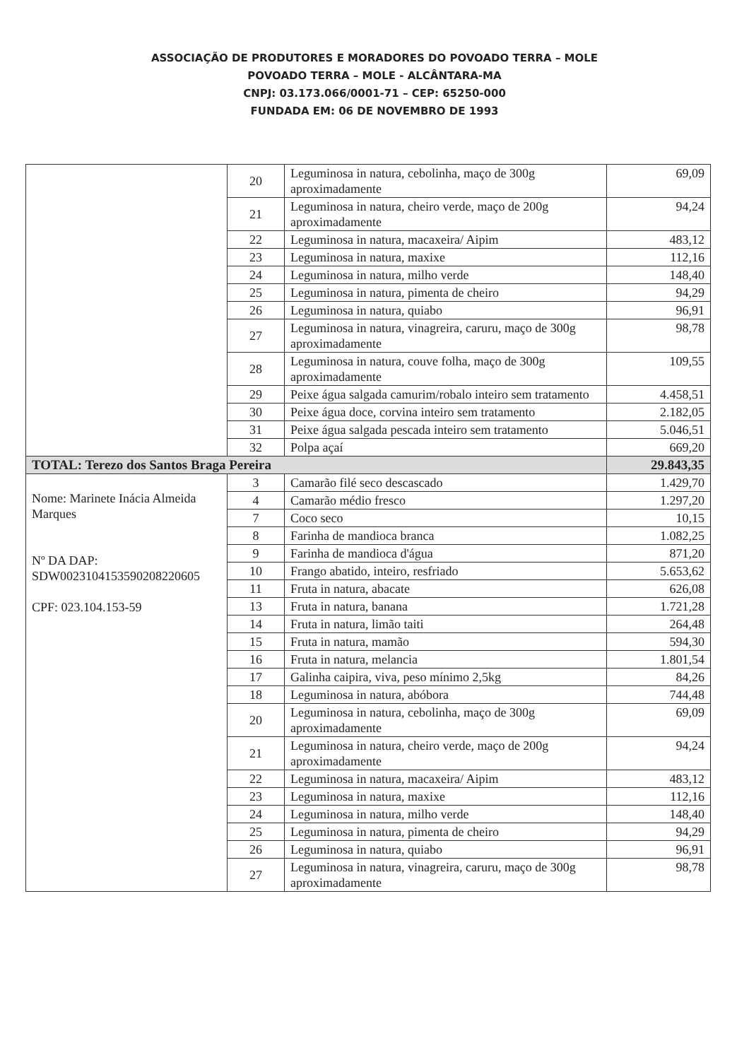ASSOCIAÇÃO DE PRODUTORES E MORADORES DO POVOADO TERRA – MOLE
POVOADO TERRA – MOLE - ALCÂNTARA-MA
CNPJ: 03.173.066/0001-71 – CEP: 65250-000
FUNDADA EM: 06 DE NOVEMBRO DE 1993
| | 20 | Leguminosa in natura, cebolinha, maço de 300g aproximadamente | 69,09 |
| | 21 | Leguminosa in natura, cheiro verde, maço de 200g aproximadamente | 94,24 |
| | 22 | Leguminosa in natura, macaxeira/ Aipim | 483,12 |
| | 23 | Leguminosa in natura, maxixe | 112,16 |
| | 24 | Leguminosa in natura, milho verde | 148,40 |
| | 25 | Leguminosa in natura, pimenta de cheiro | 94,29 |
| | 26 | Leguminosa in natura, quiabo | 96,91 |
| | 27 | Leguminosa in natura, vinagreira, caruru, maço de 300g aproximadamente | 98,78 |
| | 28 | Leguminosa in natura, couve folha, maço de 300g aproximadamente | 109,55 |
| | 29 | Peixe água salgada camurim/robalo inteiro sem tratamento | 4.458,51 |
| | 30 | Peixe água doce, corvina inteiro sem tratamento | 2.182,05 |
| | 31 | Peixe água salgada pescada inteiro sem tratamento | 5.046,51 |
| | 32 | Polpa açaí | 669,20 |
| TOTAL: Terezo dos Santos Braga Pereira | | | 29.843,35 |
| Nome: Marinete Inácia Almeida Marques Nº DA DAP: SDW0023104153590208220605 CPF: 023.104.153-59 | 3 | Camarão filé seco descascado | 1.429,70 |
| | 4 | Camarão médio fresco | 1.297,20 |
| | 7 | Coco seco | 10,15 |
| | 8 | Farinha de mandioca branca | 1.082,25 |
| | 9 | Farinha de mandioca d'água | 871,20 |
| | 10 | Frango abatido, inteiro, resfriado | 5.653,62 |
| | 11 | Fruta in natura, abacate | 626,08 |
| | 13 | Fruta in natura, banana | 1.721,28 |
| | 14 | Fruta in natura, limão taiti | 264,48 |
| | 15 | Fruta in natura, mamão | 594,30 |
| | 16 | Fruta in natura, melancia | 1.801,54 |
| | 17 | Galinha caipira, viva, peso mínimo 2,5kg | 84,26 |
| | 18 | Leguminosa in natura, abóbora | 744,48 |
| | 20 | Leguminosa in natura, cebolinha, maço de 300g aproximadamente | 69,09 |
| | 21 | Leguminosa in natura, cheiro verde, maço de 200g aproximadamente | 94,24 |
| | 22 | Leguminosa in natura, macaxeira/ Aipim | 483,12 |
| | 23 | Leguminosa in natura, maxixe | 112,16 |
| | 24 | Leguminosa in natura, milho verde | 148,40 |
| | 25 | Leguminosa in natura, pimenta de cheiro | 94,29 |
| | 26 | Leguminosa in natura, quiabo | 96,91 |
| | 27 | Leguminosa in natura, vinagreira, caruru, maço de 300g aproximadamente | 98,78 |